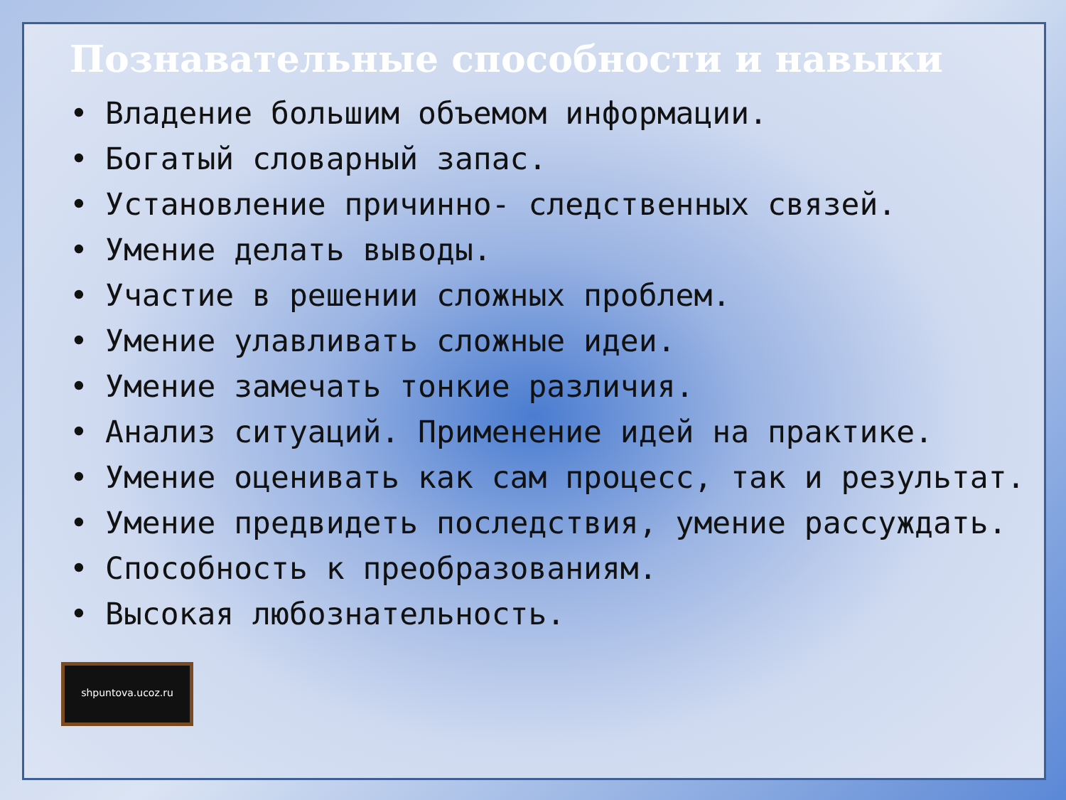Познавательные способности и навыки
• Владение большим объемом информации.
• Богатый словарный запас.
• Установление причинно- следственных связей.
• Умение делать выводы.
• Участие в решении сложных проблем.
• Умение улавливать сложные идеи.
• Умение замечать тонкие различия.
• Анализ ситуаций. Применение идей на практике.
• Умение оценивать как сам процесс, так и результат.
• Умение предвидеть последствия, умение рассуждать.
• Способность к преобразованиям.
• Высокая любознательность.
shpuntova.ucoz.ru